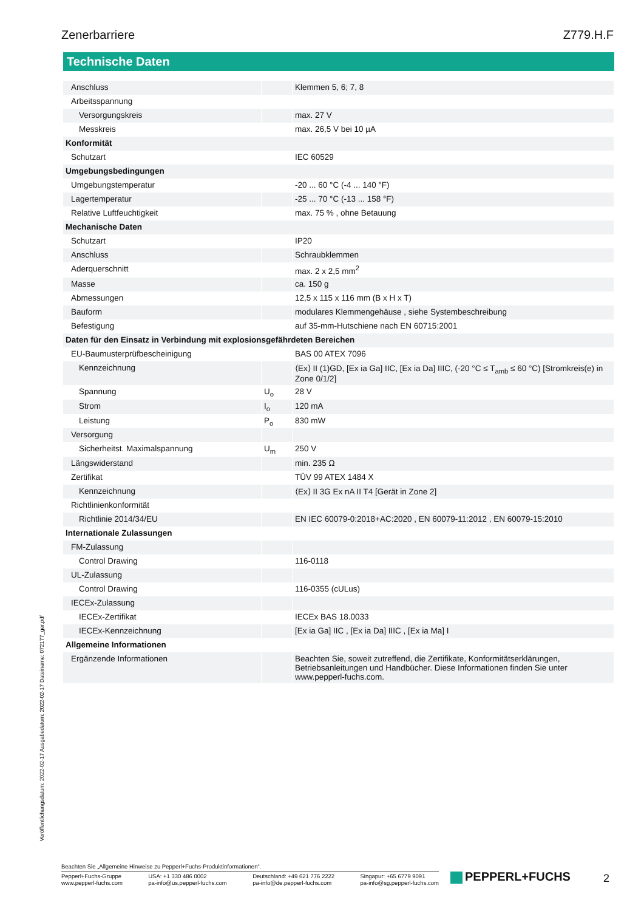Zenerbarriere Z779.H.F
Technische Daten
| Anschluss | | Klemmen 5, 6; 7, 8 |
| Arbeitsspannung | | |
| Versorgungskreis | | max. 27 V |
| Messkreis | | max. 26,5 V bei 10 µA |
| Konformität | | |
| Schutzart | | IEC 60529 |
| Umgebungsbedingungen | | |
| Umgebungstemperatur | | -20 ... 60 °C (-4 ... 140 °F) |
| Lagertemperatur | | -25 ... 70 °C (-13 ... 158 °F) |
| Relative Luftfeuchtigkeit | | max. 75 % , ohne Betauung |
| Mechanische Daten | | |
| Schutzart | | IP20 |
| Anschluss | | Schraubklemmen |
| Aderquerschnitt | | max. 2 x 2,5 mm<sup>2</sup> |
| Masse | | ca. 150 g |
| Abmessungen | | 12,5 x 115 x 116 mm (B x H x T) |
| Bauform | | modulares Klemmengehäuse , siehe Systembeschreibung |
| Befestigung | | auf 35-mm-Hutschiene nach EN 60715:2001 |
| Daten für den Einsatz in Verbindung mit explosionsgefährdeten Bereichen | | |
| EU-Baumusterprüfbescheinigung | | BAS 00 ATEX 7096 |
| Kennzeichnung | | ⟨Ex⟩ II (1)GD, [Ex ia Ga] IIC, [Ex ia Da] IIIC, (-20 °C ≤ T<sub>amb</sub> ≤ 60 °C) [Stromkreis(e) in Zone 0/1/2] |
| Spannung | U<sub>o</sub> | 28 V |
| Strom | I<sub>o</sub> | 120 mA |
| Leistung | P<sub>o</sub> | 830 mW |
| Versorgung | | |
| Sicherheitst. Maximalspannung | U<sub>m</sub> | 250 V |
| Längswiderstand | | min. 235 Ω |
| Zertifikat | | TÜV 99 ATEX 1484 X |
| Kennzeichnung | | ⟨Ex⟩ II 3G Ex nA II T4 [Gerät in Zone 2] |
| Richtlinienkonformität | | |
| Richtlinie 2014/34/EU | | EN IEC 60079-0:2018+AC:2020 , EN 60079-11:2012 , EN 60079-15:2010 |
| Internationale Zulassungen | | |
| FM-Zulassung | | |
| Control Drawing | | 116-0118 |
| UL-Zulassung | | |
| Control Drawing | | 116-0355 (cULus) |
| IECEx-Zulassung | | |
| IECEx-Zertifikat | | IECEx BAS 18.0033 |
| IECEx-Kennzeichnung | | [Ex ia Ga] IIC , [Ex ia Da] IIIC , [Ex ia Ma] I |
| Allgemeine Informationen | | |
| Ergänzende Informationen | | Beachten Sie, soweit zutreffend, die Zertifikate, Konformitätserklärungen, Betriebsanleitungen und Handbücher. Diese Informationen finden Sie unter www.pepperl-fuchs.com. |
Veröffentlichungsdatum: 2022-02-17 Ausgabedatum: 2022-02-17 Dateiname: 072177_ger.pdf
Beachten Sie „Allgemeine Hinweise zu Pepperl+Fuchs-Produktinformationen“.
Pepperl+Fuchs-Gruppe
www.pepperl-fuchs.com
USA: +1 330 486 0002
pa-info@us.pepperl-fuchs.com
Deutschland: +49 621 776 2222
pa-info@de.pepperl-fuchs.com
Singapur: +65 6779 9091
pa-info@sg.pepperl-fuchs.com
PEPPERL+FUCHS 2